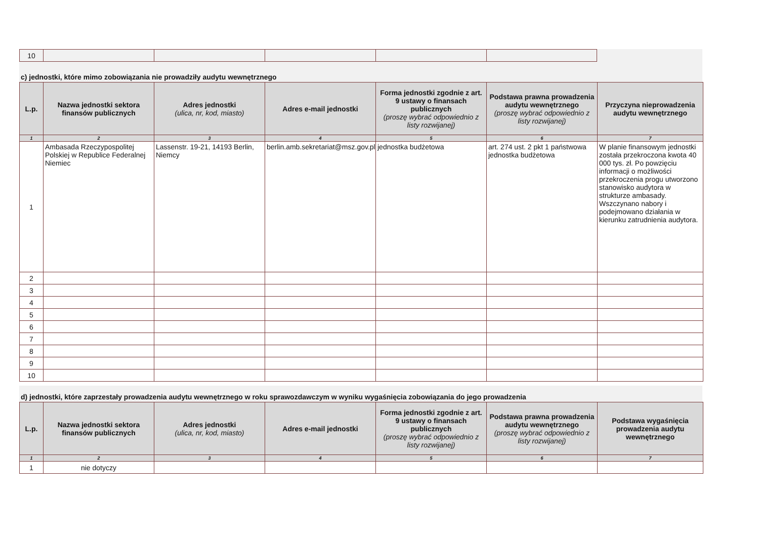| 10 | | | | | |
c) jednostki, które mimo zobowiązania nie prowadziły audytu wewnętrznego
| L.p. | Nazwa jednostki sektora finansów publicznych | Adres jednostki (ulica, nr, kod, miasto) | Adres e-mail jednostki | Forma jednostki zgodnie z art. 9 ustawy o finansach publicznych (proszę wybrać odpowiednio z listy rozwijanej) | Podstawa prawna prowadzenia audytu wewnętrznego (proszę wybrać odpowiednio z listy rozwijanej) | Przyczyna nieprowadzenia audytu wewnętrznego |
| --- | --- | --- | --- | --- | --- | --- |
| 1 | 2 | 3 | 4 | 5 | 6 | 7 |
| 1 | Ambasada Rzeczypospolitej Polskiej w Republice Federalnej Niemiec | Lassenstr. 19-21, 14193 Berlin, Niemcy | berlin.amb.sekretariat@msz.gov.pl | jednostka budżetowa | art. 274 ust. 2 pkt 1 państwowa jednostka budżetowa | W planie finansowym jednostki została przekroczona kwota 40 000 tys. zł. Po powzięciu informacji o możliwości przekroczenia progu utworzono stanowisko audytora w strukturze ambasady. Wszczynano nabory i podejmowano działania w kierunku zatrudnienia audytora. |
| 2 | | | | | | |
| 3 | | | | | | |
| 4 | | | | | | |
| 5 | | | | | | |
| 6 | | | | | | |
| 7 | | | | | | |
| 8 | | | | | | |
| 9 | | | | | | |
| 10 | | | | | | |
d) jednostki, które zaprzestały prowadzenia audytu wewnętrznego w roku sprawozdawczym w wyniku wygaśnięcia zobowiązania do jego prowadzenia
| L.p. | Nazwa jednostki sektora finansów publicznych | Adres jednostki (ulica, nr, kod, miasto) | Adres e-mail jednostki | Forma jednostki zgodnie z art. 9 ustawy o finansach publicznych (proszę wybrać odpowiednio z listy rozwijanej) | Podstawa prawna prowadzenia audytu wewnętrznego (proszę wybrać odpowiednio z listy rozwijanej) | Podstawa wygaśnięcia prowadzenia audytu wewnętrznego |
| --- | --- | --- | --- | --- | --- | --- |
| 1 | 2 | 3 | 4 | 5 | 6 | 7 |
| 1 | nie dotyczy | | | | | |